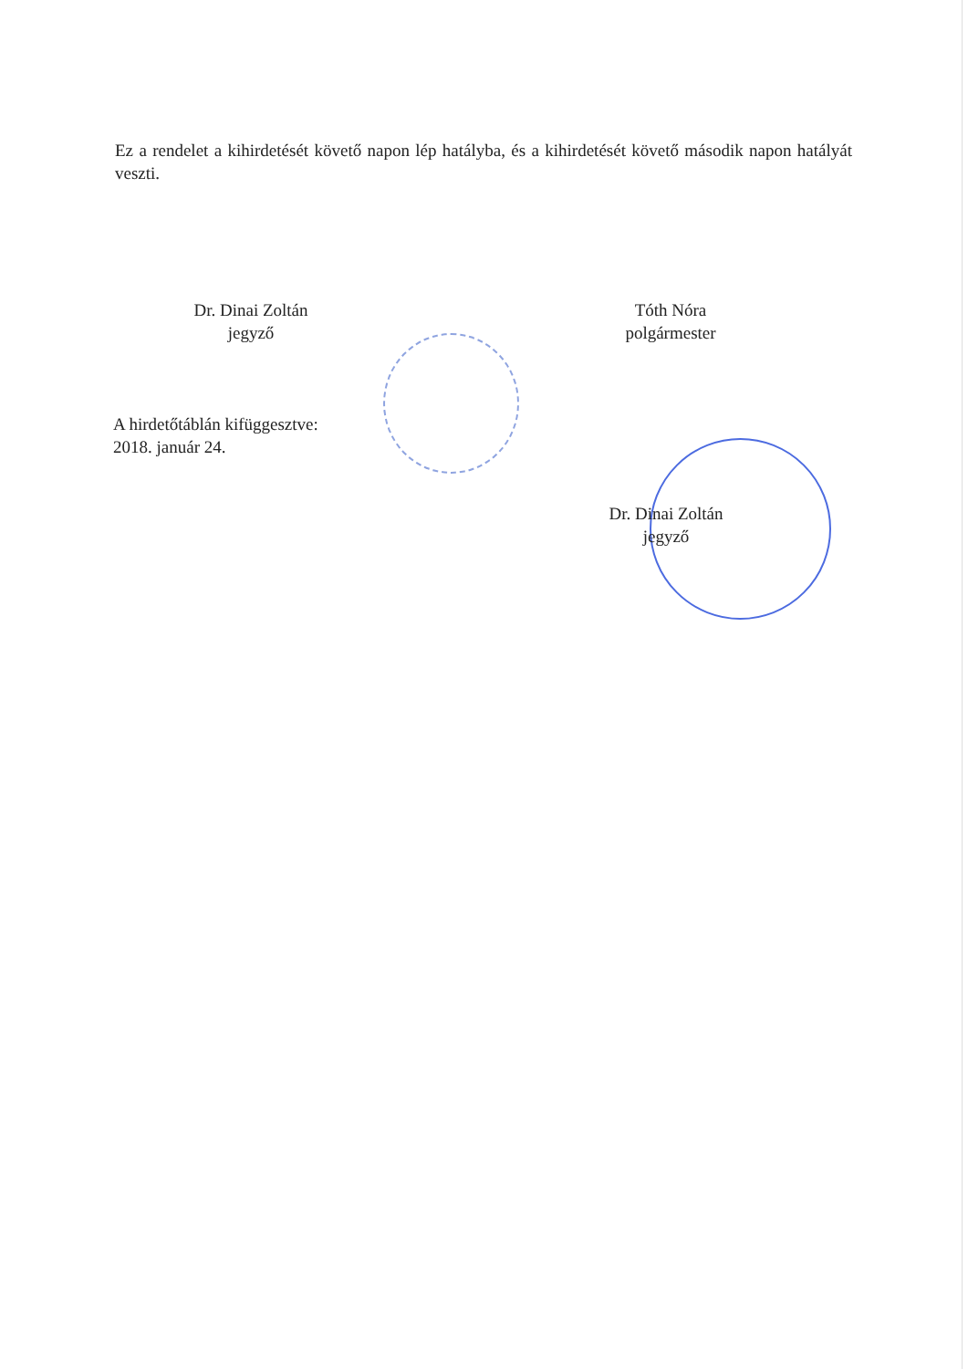Ez a rendelet a kihirdetését követő napon lép hatályba, és a kihirdetését követő második napon hatályát veszti.
Dr. Dinai Zoltán
jegyző
Tóth Nóra
polgármester
A hirdetőtáblán kifüggesztve:
2018. január 24.
Dr. Dinai Zoltán
jegyző